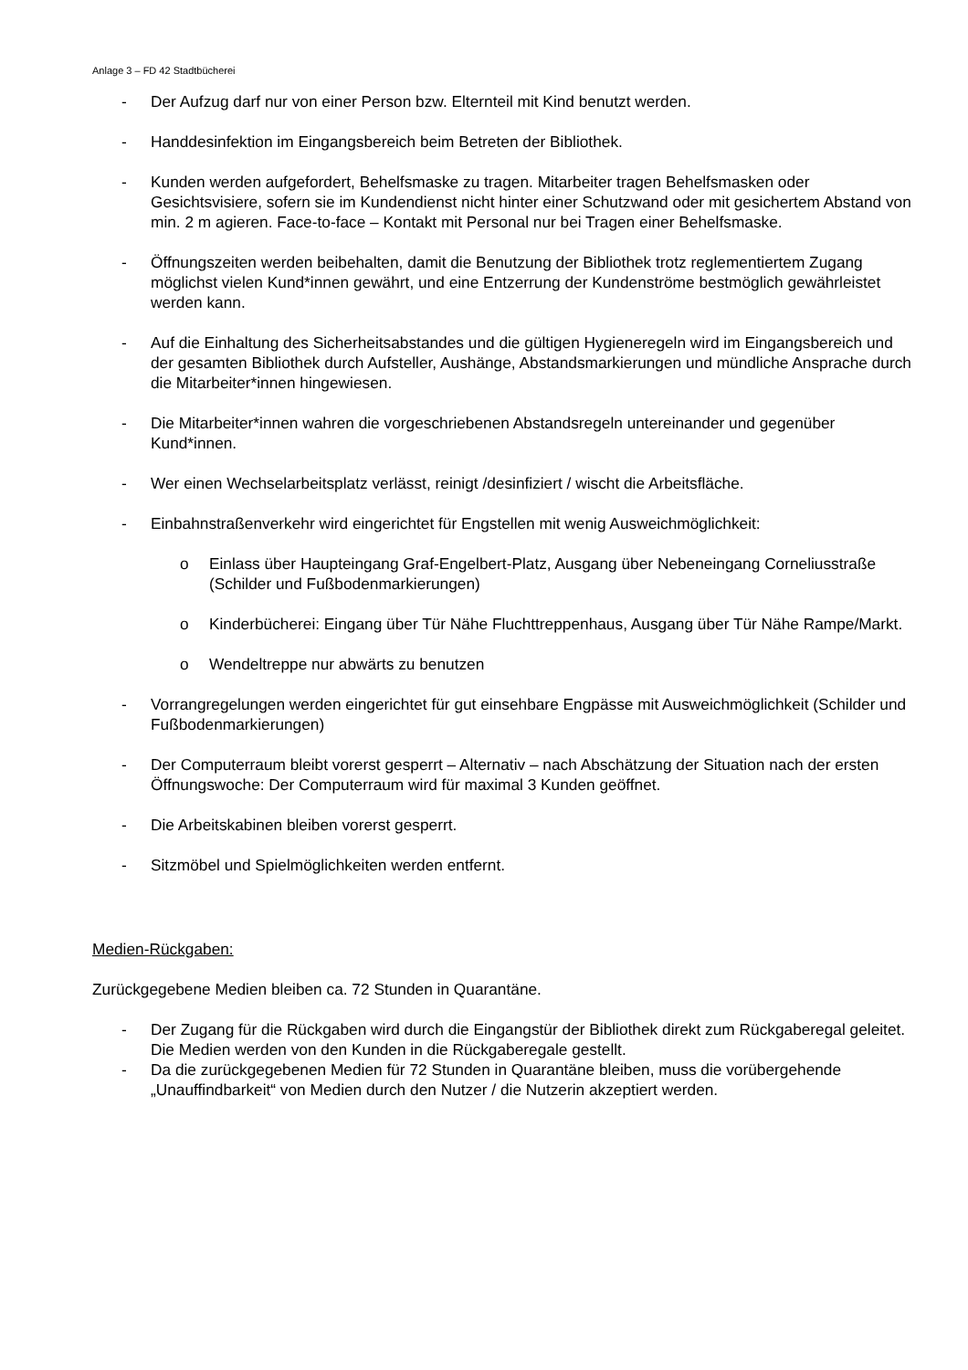Anlage 3 – FD 42 Stadtbücherei
- Der Aufzug darf nur von einer Person bzw. Elternteil mit Kind benutzt werden.
- Handdesinfektion im Eingangsbereich beim Betreten der Bibliothek.
- Kunden werden aufgefordert, Behelfsmaske zu tragen. Mitarbeiter tragen Behelfsmasken oder Gesichtsvisiere, sofern sie im Kundendienst nicht hinter einer Schutzwand oder mit gesichertem Abstand von min. 2 m agieren. Face-to-face – Kontakt mit Personal nur bei Tragen einer Behelfsmaske.
- Öffnungszeiten werden beibehalten, damit die Benutzung der Bibliothek trotz reglementiertem Zugang möglichst vielen Kund*innen gewährt, und eine Entzerrung der Kundenströme bestmöglich gewährleistet werden kann.
- Auf die Einhaltung des Sicherheitsabstandes und die gültigen Hygieneregeln wird im Eingangsbereich und der gesamten Bibliothek durch Aufsteller, Aushänge, Abstandsmarkierungen und mündliche Ansprache durch die Mitarbeiter*innen hingewiesen.
- Die Mitarbeiter*innen wahren die vorgeschriebenen Abstandsregeln untereinander und gegenüber Kund*innen.
- Wer einen Wechselarbeitsplatz verlässt, reinigt /desinfiziert / wischt die Arbeitsfläche.
- Einbahnstraßenverkehr wird eingerichtet für Engstellen mit wenig Ausweichmöglichkeit:
o Einlass über Haupteingang Graf-Engelbert-Platz, Ausgang über Nebeneingang Corneliusstraße (Schilder und Fußbodenmarkierungen)
o Kinderbücherei: Eingang über Tür Nähe Fluchttreppenhaus, Ausgang über Tür Nähe Rampe/Markt.
o Wendeltreppe nur abwärts zu benutzen
- Vorrangregelungen werden eingerichtet für gut einsehbare Engpässe mit Ausweichmöglichkeit (Schilder und Fußbodenmarkierungen)
- Der Computerraum bleibt vorerst gesperrt – Alternativ – nach Abschätzung der Situation nach der ersten Öffnungswoche: Der Computerraum wird für maximal 3 Kunden geöffnet.
- Die Arbeitskabinen bleiben vorerst gesperrt.
- Sitzmöbel und Spielmöglichkeiten werden entfernt.
Medien-Rückgaben:
Zurückgegebene Medien bleiben ca. 72 Stunden in Quarantäne.
- Der Zugang für die Rückgaben wird durch die Eingangstür der Bibliothek direkt zum Rückgaberegal geleitet. Die Medien werden von den Kunden in die Rückgaberegale gestellt.
- Da die zurückgegebenen Medien für 72 Stunden in Quarantäne bleiben, muss die vorübergehende „Unauffindbarkeit“ von Medien durch den Nutzer / die Nutzerin akzeptiert werden.